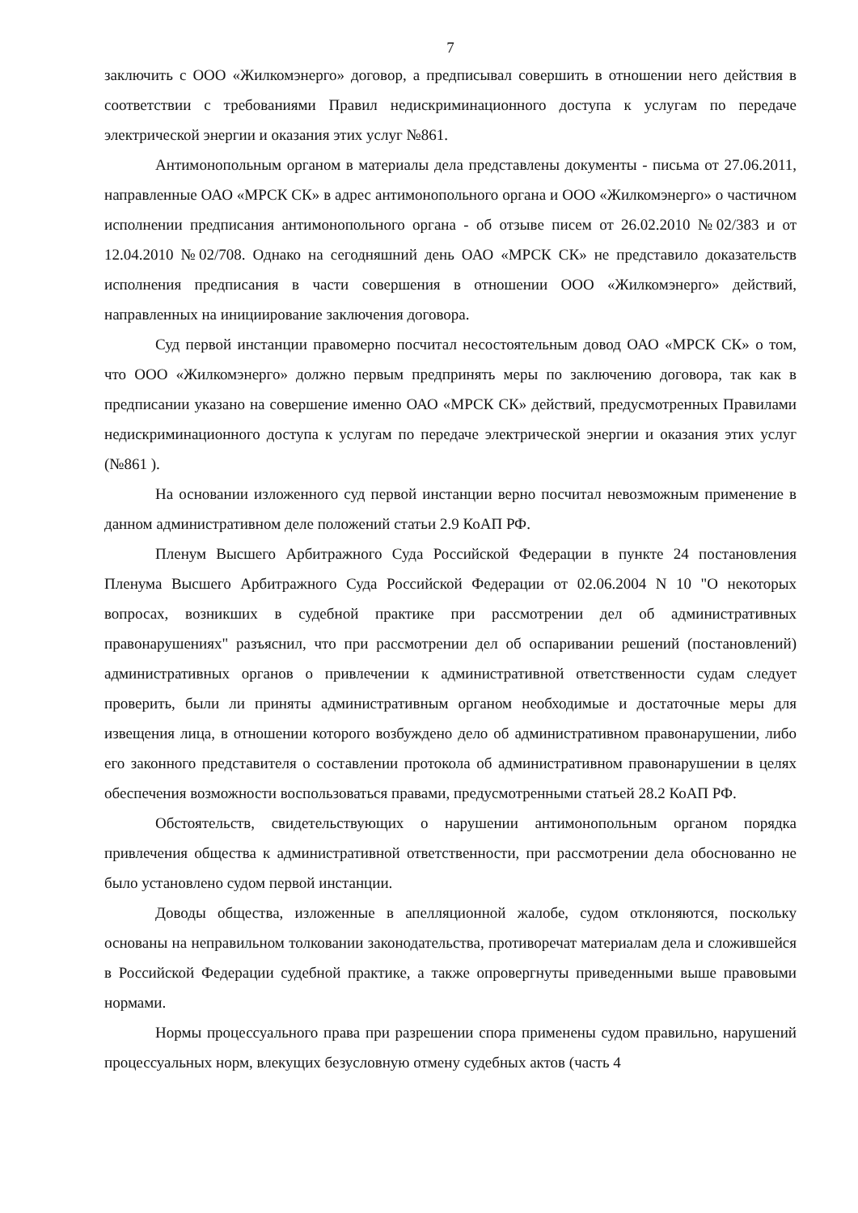7
заключить с ООО «Жилкомэнерго» договор, а предписывал совершить в отношении него действия в соответствии с требованиями Правил недискриминационного доступа к услугам по передаче электрической энергии и оказания этих услуг №861.
Антимонопольным органом в материалы дела представлены документы - письма от 27.06.2011, направленные ОАО «МРСК СК» в адрес антимонопольного органа и ООО «Жилкомэнерго» о частичном исполнении предписания антимонопольного органа - об отзыве писем от 26.02.2010 №02/383 и от 12.04.2010 №02/708. Однако на сегодняшний день ОАО «МРСК СК» не представило доказательств исполнения предписания в части совершения в отношении ООО «Жилкомэнерго» действий, направленных на инициирование заключения договора.
Суд первой инстанции правомерно посчитал несостоятельным довод ОАО «МРСК СК» о том, что ООО «Жилкомэнерго» должно первым предпринять меры по заключению договора, так как в предписании указано на совершение именно ОАО «МРСК СК» действий, предусмотренных Правилами недискриминационного доступа к услугам по передаче электрической энергии и оказания этих услуг (№861 ).
На основании изложенного суд первой инстанции верно посчитал невозможным применение в данном административном деле положений статьи 2.9 КоАП РФ.
Пленум Высшего Арбитражного Суда Российской Федерации в пункте 24 постановления Пленума Высшего Арбитражного Суда Российской Федерации от 02.06.2004 N 10 "О некоторых вопросах, возникших в судебной практике при рассмотрении дел об административных правонарушениях" разъяснил, что при рассмотрении дел об оспаривании решений (постановлений) административных органов о привлечении к административной ответственности судам следует проверить, были ли приняты административным органом необходимые и достаточные меры для извещения лица, в отношении которого возбуждено дело об административном правонарушении, либо его законного представителя о составлении протокола об административном правонарушении в целях обеспечения возможности воспользоваться правами, предусмотренными статьей 28.2 КоАП РФ.
Обстоятельств, свидетельствующих о нарушении антимонопольным органом порядка привлечения общества к административной ответственности, при рассмотрении дела обоснованно не было установлено судом первой инстанции.
Доводы общества, изложенные в апелляционной жалобе, судом отклоняются, поскольку основаны на неправильном толковании законодательства, противоречат материалам дела и сложившейся в Российской Федерации судебной практике, а также опровергнуты приведенными выше правовыми нормами.
Нормы процессуального права при разрешении спора применены судом правильно, нарушений процессуальных норм, влекущих безусловную отмену судебных актов (часть 4